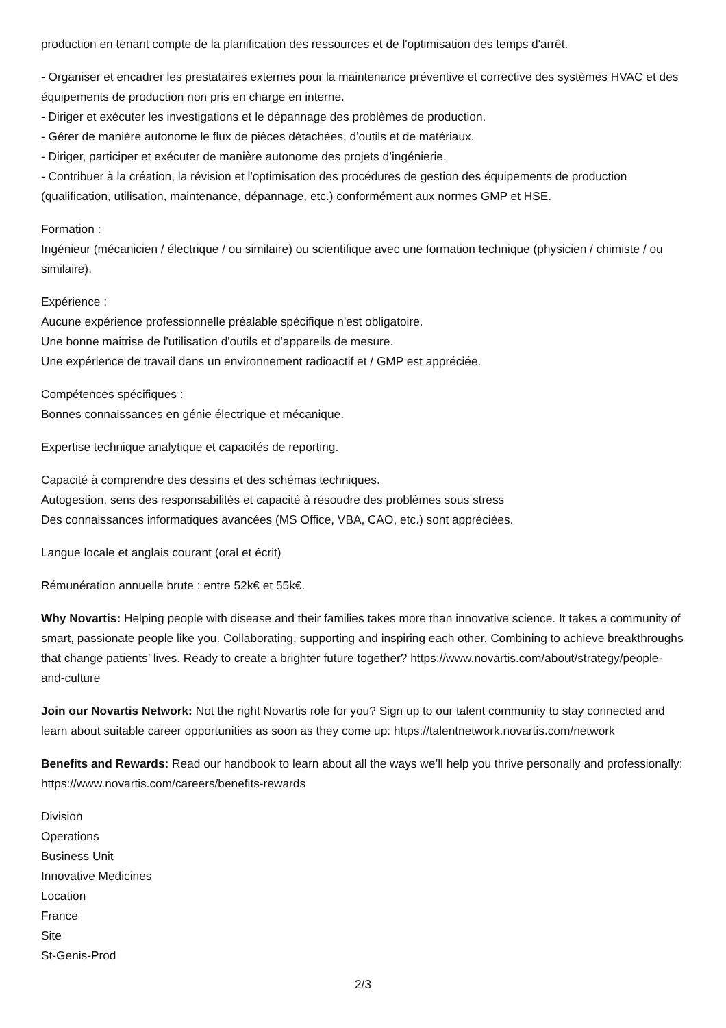production en tenant compte de la planification des ressources et de l'optimisation des temps d'arrêt.
- Organiser et encadrer les prestataires externes pour la maintenance préventive et corrective des systèmes HVAC et des équipements de production non pris en charge en interne.
- Diriger et exécuter les investigations et le dépannage des problèmes de production.
- Gérer de manière autonome le flux de pièces détachées, d'outils et de matériaux.
- Diriger, participer et exécuter de manière autonome des projets d’ingénierie.
- Contribuer à la création, la révision et l'optimisation des procédures de gestion des équipements de production (qualification, utilisation, maintenance, dépannage, etc.) conformément aux normes GMP et HSE.
Formation :
Ingénieur (mécanicien / électrique / ou similaire) ou scientifique avec une formation technique (physicien / chimiste / ou similaire).
Expérience :
Aucune expérience professionnelle préalable spécifique n'est obligatoire.
Une bonne maitrise de l'utilisation d'outils et d'appareils de mesure.
Une expérience de travail dans un environnement radioactif et / GMP est appréciée.
Compétences spécifiques :
Bonnes connaissances en génie électrique et mécanique.
Expertise technique analytique et capacités de reporting.
Capacité à comprendre des dessins et des schémas techniques.
Autogestion, sens des responsabilités et capacité à résoudre des problèmes sous stress
Des connaissances informatiques avancées (MS Office, VBA, CAO, etc.) sont appréciées.
Langue locale et anglais courant (oral et écrit)
Rémunération annuelle brute : entre 52k€ et 55k€.
Why Novartis: Helping people with disease and their families takes more than innovative science. It takes a community of smart, passionate people like you. Collaborating, supporting and inspiring each other. Combining to achieve breakthroughs that change patients’ lives. Ready to create a brighter future together? https://www.novartis.com/about/strategy/people-and-culture
Join our Novartis Network: Not the right Novartis role for you? Sign up to our talent community to stay connected and learn about suitable career opportunities as soon as they come up: https://talentnetwork.novartis.com/network
Benefits and Rewards: Read our handbook to learn about all the ways we’ll help you thrive personally and professionally: https://www.novartis.com/careers/benefits-rewards
Division
Operations
Business Unit
Innovative Medicines
Location
France
Site
St-Genis-Prod
2/3